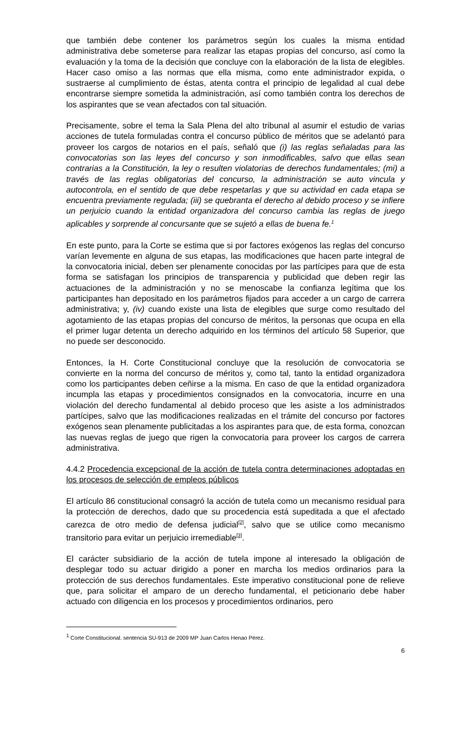que también debe contener los parámetros según los cuales la misma entidad administrativa debe someterse para realizar las etapas propias del concurso, así como la evaluación y la toma de la decisión que concluye con la elaboración de la lista de elegibles. Hacer caso omiso a las normas que ella misma, como ente administrador expida, o sustraerse al cumplimiento de éstas, atenta contra el principio de legalidad al cual debe encontrarse siempre sometida la administración, así como también contra los derechos de los aspirantes que se vean afectados con tal situación.
Precisamente, sobre el tema la Sala Plena del alto tribunal al asumir el estudio de varias acciones de tutela formuladas contra el concurso público de méritos que se adelantó para proveer los cargos de notarios en el país, señaló que (i) las reglas señaladas para las convocatorias son las leyes del concurso y son inmodificables, salvo que ellas sean contrarias a la Constitución, la ley o resulten violatorias de derechos fundamentales; (mi) a través de las reglas obligatorias del concurso, la administración se auto vincula y autocontrola, en el sentido de que debe respetarlas y que su actividad en cada etapa se encuentra previamente regulada; (iii) se quebranta el derecho al debido proceso y se infiere un perjuicio cuando la entidad organizadora del concurso cambia las reglas de juego aplicables y sorprende al concursante que se sujetó a ellas de buena fe.<sup>1</sup>
En este punto, para la Corte se estima que si por factores exógenos las reglas del concurso varían levemente en alguna de sus etapas, las modificaciones que hacen parte integral de la convocatoria inicial, deben ser plenamente conocidas por las partícipes para que de esta forma se satisfagan los principios de transparencia y publicidad que deben regir las actuaciones de la administración y no se menoscabe la confianza legítima que los participantes han depositado en los parámetros fijados para acceder a un cargo de carrera administrativa; y, (iv) cuando existe una lista de elegibles que surge como resultado del agotamiento de las etapas propias del concurso de méritos, la personas que ocupa en ella el primer lugar detenta un derecho adquirido en los términos del artículo 58 Superior, que no puede ser desconocido.
Entonces, la H. Corte Constitucional concluye que la resolución de convocatoria se convierte en la norma del concurso de méritos y, como tal, tanto la entidad organizadora como los participantes deben ceñirse a la misma. En caso de que la entidad organizadora incumpla las etapas y procedimientos consignados en la convocatoria, incurre en una violación del derecho fundamental al debido proceso que les asiste a los administrados partícipes, salvo que las modificaciones realizadas en el trámite del concurso por factores exógenos sean plenamente publicitadas a los aspirantes para que, de esta forma, conozcan las nuevas reglas de juego que rigen la convocatoria para proveer los cargos de carrera administrativa.
4.4.2 Procedencia excepcional de la acción de tutela contra determinaciones adoptadas en los procesos de selección de empleos públicos
El artículo 86 constitucional consagró la acción de tutela como un mecanismo residual para la protección de derechos, dado que su procedencia está supeditada a que el afectado carezca de otro medio de defensa judicial<sup>[2]</sup>, salvo que se utilice como mecanismo transitorio para evitar un perjuicio irremediable<sup>[3]</sup>.
El carácter subsidiario de la acción de tutela impone al interesado la obligación de desplegar todo su actuar dirigido a poner en marcha los medios ordinarios para la protección de sus derechos fundamentales. Este imperativo constitucional pone de relieve que, para solicitar el amparo de un derecho fundamental, el peticionario debe haber actuado con diligencia en los procesos y procedimientos ordinarios, pero
<sup>1</sup> Corte Constitucional. sentencia SU-913 de 2009 MP Juan Carlos Henao Pérez.
6